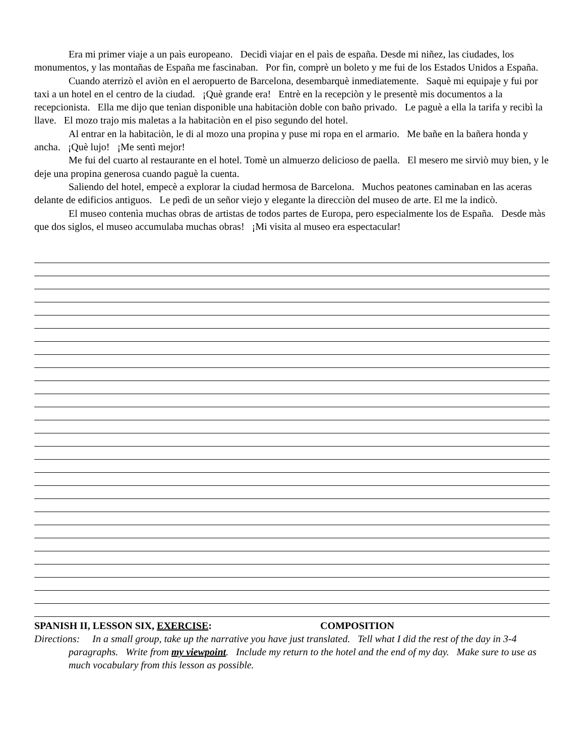Era mi primer viaje a un paìs europeano. Decidì viajar en el paìs de españa. Desde mi niñez, las ciudades, los monumentos, y las montañas de España me fascinaban. Por fin, comprè un boleto y me fui de los Estados Unidos a España.
Cuando aterrizò el aviòn en el aeropuerto de Barcelona, desembarquè inmediatemente. Saquè mi equipaje y fui por taxi a un hotel en el centro de la ciudad. ¡Què grande era! Entrè en la recepciòn y le presentè mis documentos a la recepcionista. Ella me dijo que tenìan disponible una habitaciòn doble con baño privado. Le paguè a ella la tarifa y recibì la llave. El mozo trajo mis maletas a la habitaciòn en el piso segundo del hotel.
Al entrar en la habitaciòn, le di al mozo una propina y puse mi ropa en el armario. Me bañe en la bañera honda y ancha. ¡Què lujo! ¡Me sentì mejor!
Me fui del cuarto al restaurante en el hotel. Tomè un almuerzo delicioso de paella. El mesero me sirviò muy bien, y le deje una propina generosa cuando paguè la cuenta.
Saliendo del hotel, empecè a explorar la ciudad hermosa de Barcelona. Muchos peatones caminaban en las aceras delante de edificios antiguos. Le pedì de un señor viejo y elegante la direcciòn del museo de arte. El me la indicò.
El museo contenìa muchas obras de artistas de todos partes de Europa, pero especialmente los de España. Desde màs que dos siglos, el museo accumulaba muchas obras! ¡Mi visita al museo era espectacular!
SPANISH II, LESSON SIX, EXERCISE: COMPOSITION
Directions: In a small group, take up the narrative you have just translated. Tell what I did the rest of the day in 3-4 paragraphs. Write from my viewpoint. Include my return to the hotel and the end of my day. Make sure to use as much vocabulary from this lesson as possible.